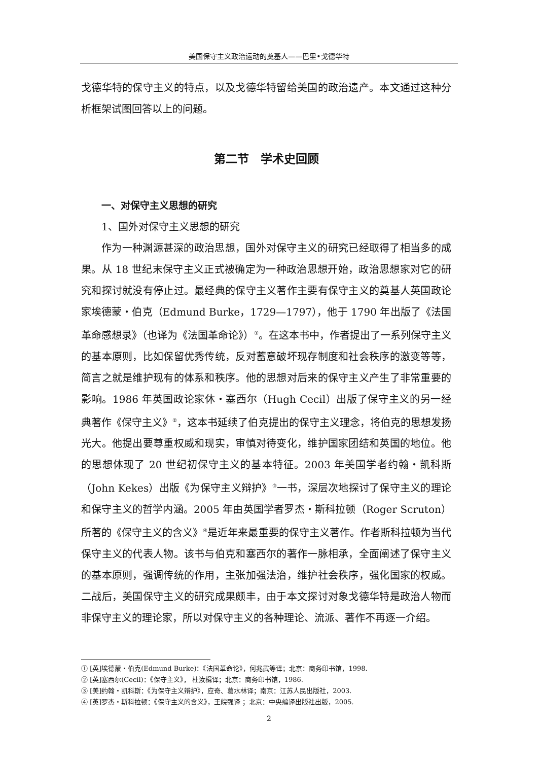美国保守主义政治运动的奠基人——巴里•戈德华特
戈德华特的保守主义的特点，以及戈德华特留给美国的政治遗产。本文通过这种分析框架试图回答以上的问题。
第二节　学术史回顾
一、对保守主义思想的研究
1、国外对保守主义思想的研究
作为一种渊源甚深的政治思想，国外对保守主义的研究已经取得了相当多的成果。从 18 世纪末保守主义正式被确定为一种政治思想开始，政治思想家对它的研究和探讨就没有停止过。最经典的保守主义著作主要有保守主义的奠基人英国政论家埃德蒙・伯克（Edmund Burke，1729—1797），他于 1790 年出版了《法国革命感想录》（也译为《法国革命论》）<sup>①</sup>。在这本书中，作者提出了一系列保守主义的基本原则，比如保留优秀传统，反对蓄意破坏现存制度和社会秩序的激变等等，简言之就是维护现有的体系和秩序。他的思想对后来的保守主义产生了非常重要的影响。1986 年英国政论家休・塞西尔（Hugh Cecil）出版了保守主义的另一经典著作《保守主义》<sup>②</sup>，这本书延续了伯克提出的保守主义理念，将伯克的思想发扬光大。他提出要尊重权威和现实，审慎对待变化，维护国家团结和英国的地位。他的思想体现了 20 世纪初保守主义的基本特征。2003 年美国学者约翰・凯科斯（John Kekes）出版《为保守主义辩护》<sup>③</sup>一书，深层次地探讨了保守主义的理论和保守主义的哲学内涵。2005 年由英国学者罗杰・斯科拉顿（Roger Scruton）所著的《保守主义的含义》<sup>④</sup>是近年来最重要的保守主义著作。作者斯科拉顿为当代保守主义的代表人物。该书与伯克和塞西尔的著作一脉相承，全面阐述了保守主义的基本原则，强调传统的作用，主张加强法治，维护社会秩序，强化国家的权威。二战后，美国保守主义的研究成果颇丰，由于本文探讨对象戈德华特是政治人物而非保守主义的理论家，所以对保守主义的各种理论、流派、著作不再逐一介绍。
① [英]埃德蒙・伯克(Edmund Burke)：《法国革命论》，何兆武等译；北京：商务印书馆，1998.
② [英]塞西尔(Cecil)：《保守主义》， 杜汝楫译；北京：商务印书馆，1986.
③ [美]约翰・凯科斯：《为保守主义辩护》，应奇、葛水林译；南京：江苏人民出版社，2003.
④ [英]罗杰・斯科拉顿：《保守主义的含义》，王皖强译 ；北京：中央编译出版社出版，2005.
2